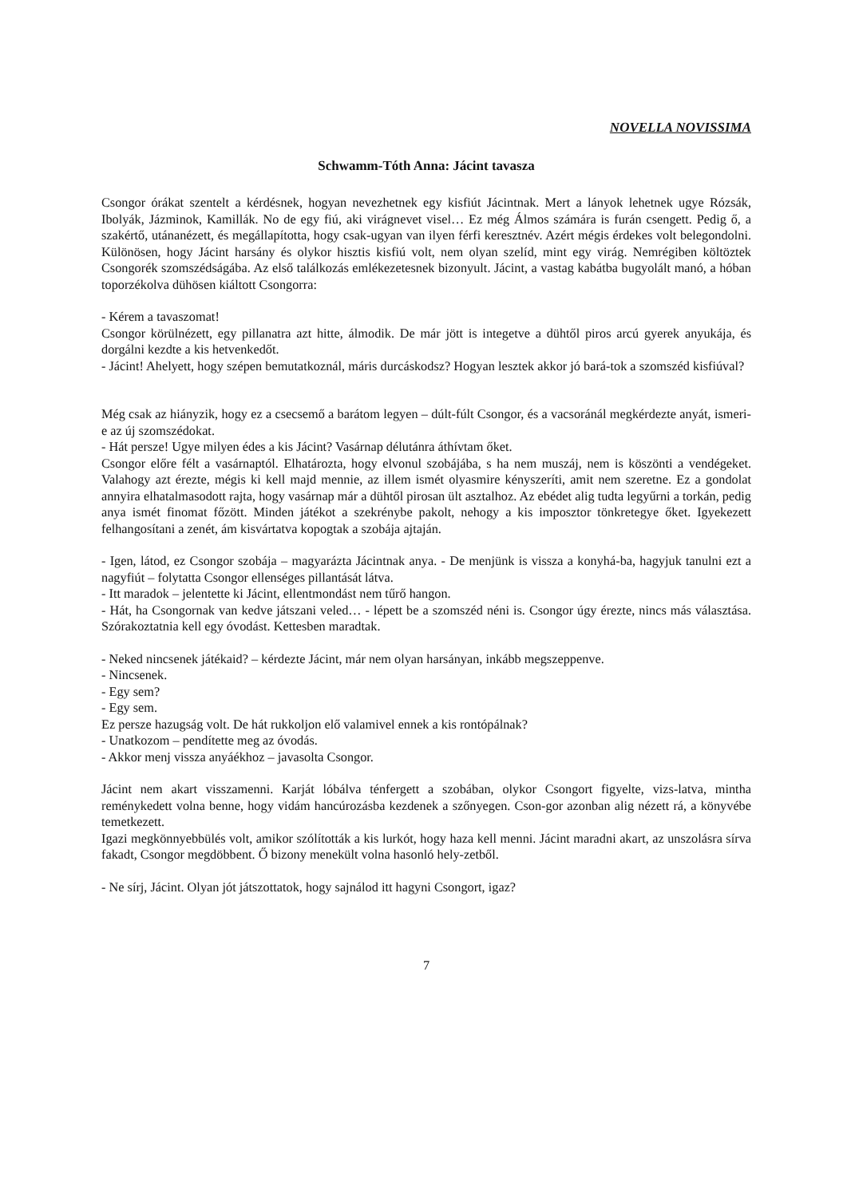NOVELLA NOVISSIMA
Schwamm-Tóth Anna: Jácint tavasza
Csongor órákat szentelt a kérdésnek, hogyan nevezhetnek egy kisfiút Jácintnak. Mert a lányok lehetnek ugye Rózsák, Ibolyák, Jázminok, Kamillák. No de egy fiú, aki virágnevet visel… Ez még Álmos számára is furán csengett. Pedig ő, a szakértő, utánanézett, és megállapította, hogy csak-ugyan van ilyen férfi keresztnév. Azért mégis érdekes volt belegondolni. Különösen, hogy Jácint harsány és olykor hisztis kisfiú volt, nem olyan szelíd, mint egy virág. Nemrégiben költöztek Csongorék szomszédságába. Az első találkozás emlékezetesnek bizonyult. Jácint, a vastag kabátba bugyolált manó, a hóban toporzékolva dühösen kiáltott Csongorra:
- Kérem a tavaszomat!
Csongor körülnézett, egy pillanatra azt hitte, álmodik. De már jött is integetve a dühtől piros arcú gyerek anyukája, és dorgálni kezdte a kis hetvenkedőt.
- Jácint! Ahelyett, hogy szépen bemutatkoznál, máris durcáskodsz? Hogyan lesztek akkor jó bará-tok a szomszéd kisfiúval?
Még csak az hiányzik, hogy ez a csecsemő a barátom legyen – dúlt-fúlt Csongor, és a vacsoránál megkérdezte anyát, ismeri-e az új szomszédokat.
- Hát persze! Ugye milyen édes a kis Jácint? Vasárnap délutánra áthívtam őket.
Csongor előre félt a vasárnaptól. Elhatározta, hogy elvonul szobájába, s ha nem muszáj, nem is köszönti a vendégeket. Valahogy azt érezte, mégis ki kell majd mennie, az illem ismét olyasmire kényszeríti, amit nem szeretne. Ez a gondolat annyira elhatalmasodott rajta, hogy vasárnap már a dühtől pirosan ült asztalhoz. Az ebédet alig tudta legyűrni a torkán, pedig anya ismét finomat főzött. Minden játékot a szekrénybe pakolt, nehogy a kis imposztor tönkretegye őket. Igyekezett felhangosítani a zenét, ám kisvártatva kopogtak a szobája ajtaján.
- Igen, látod, ez Csongor szobája – magyarázta Jácintnak anya. - De menjünk is vissza a konyhá-ba, hagyjuk tanulni ezt a nagyfiút – folytatta Csongor ellenséges pillantását látva.
- Itt maradok – jelentette ki Jácint, ellentmondást nem tűrő hangon.
- Hát, ha Csongornak van kedve játszani veled… - lépett be a szomszéd néni is. Csongor úgy érezte, nincs más választása. Szórakoztatnia kell egy óvodást. Kettesben maradtak.
- Neked nincsenek játékaid? – kérdezte Jácint, már nem olyan harsányan, inkább megszeppenve.
- Nincsenek.
- Egy sem?
- Egy sem.
Ez persze hazugság volt. De hát rukkoljon elő valamivel ennek a kis rontópálnak?
- Unatkozom – pendítette meg az óvodás.
- Akkor menj vissza anyáékhoz – javasolta Csongor.
Jácint nem akart visszamenni. Karját lóbálva ténfergett a szobában, olykor Csongort figyelte, vizs-latva, mintha reménykedett volna benne, hogy vidám hancúrozásba kezdenek a szőnyegen. Cson-gor azonban alig nézett rá, a könyvébe temetkezett.
Igazi megkönnyebbülés volt, amikor szólították a kis lurkót, hogy haza kell menni. Jácint maradni akart, az unszolásra sírva fakadt, Csongor megdöbbent. Ő bizony menekült volna hasonló hely-zetből.
- Ne sírj, Jácint. Olyan jót játszottatok, hogy sajnálod itt hagyni Csongort, igaz?
7